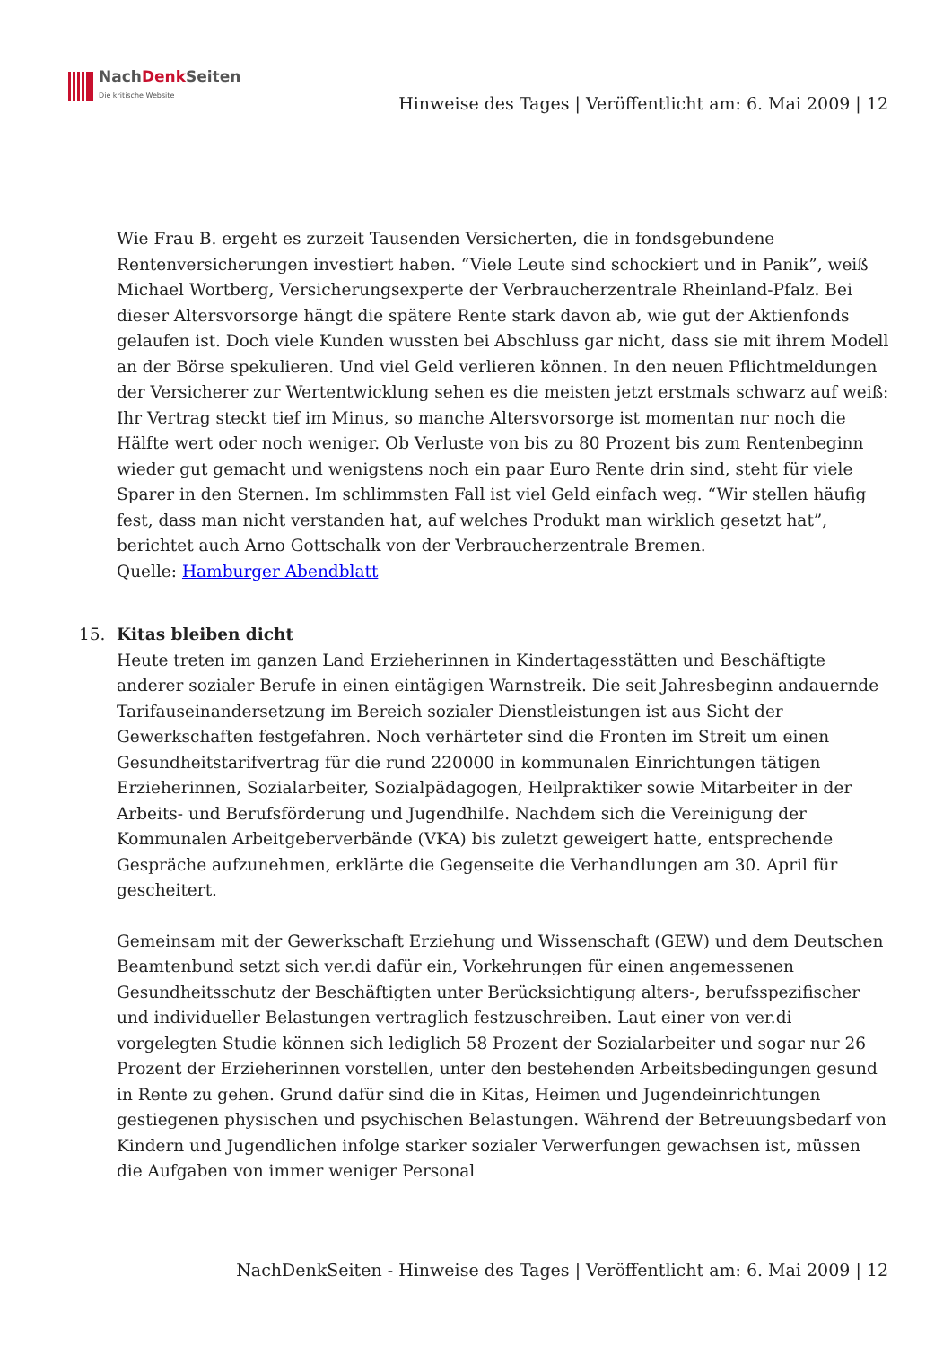NachDenk Seiten
Die kritische Website
Hinweise des Tages | Veröffentlicht am: 6. Mai 2009 | 12
Wie Frau B. ergeht es zurzeit Tausenden Versicherten, die in fondsgebundene Rentenversicherungen investiert haben. “Viele Leute sind schockiert und in Panik”, weiß Michael Wortberg, Versicherungsexperte der Verbraucherzentrale Rheinland-Pfalz. Bei dieser Altersvorsorge hängt die spätere Rente stark davon ab, wie gut der Aktienfonds gelaufen ist. Doch viele Kunden wussten bei Abschluss gar nicht, dass sie mit ihrem Modell an der Börse spekulieren. Und viel Geld verlieren können. In den neuen Pflichtmeldungen der Versicherer zur Wertentwicklung sehen es die meisten jetzt erstmals schwarz auf weiß: Ihr Vertrag steckt tief im Minus, so manche Altersvorsorge ist momentan nur noch die Hälfte wert oder noch weniger. Ob Verluste von bis zu 80 Prozent bis zum Rentenbeginn wieder gut gemacht und wenigstens noch ein paar Euro Rente drin sind, steht für viele Sparer in den Sternen. Im schlimmsten Fall ist viel Geld einfach weg. “Wir stellen häufig fest, dass man nicht verstanden hat, auf welches Produkt man wirklich gesetzt hat”, berichtet auch Arno Gottschalk von der Verbraucherzentrale Bremen.
Quelle: Hamburger Abendblatt
15. Kitas bleiben dicht
Heute treten im ganzen Land Erzieherinnen in Kindertagesstätten und Beschäftigte anderer sozialer Berufe in einen eintägigen Warnstreik. Die seit Jahresbeginn andauernde Tarifauseinandersetzung im Bereich sozialer Dienstleistungen ist aus Sicht der Gewerkschaften festgefahren. Noch verhärteter sind die Fronten im Streit um einen Gesundheitstarifvertrag für die rund 220000 in kommunalen Einrichtungen tätigen Erzieherinnen, Sozialarbeiter, Sozialpädagogen, Heilpraktiker sowie Mitarbeiter in der Arbeits- und Berufsförderung und Jugendhilfe. Nachdem sich die Vereinigung der Kommunalen Arbeitgeberverbände (VKA) bis zuletzt geweigert hatte, entsprechende Gespräche aufzunehmen, erklärte die Gegenseite die Verhandlungen am 30. April für gescheitert.
Gemeinsam mit der Gewerkschaft Erziehung und Wissenschaft (GEW) und dem Deutschen Beamtenbund setzt sich ver.di dafür ein, Vorkehrungen für einen angemessenen Gesundheitsschutz der Beschäftigten unter Berücksichtigung alters-, berufsspezifischer und individueller Belastungen vertraglich festzuschreiben. Laut einer von ver.di vorgelegten Studie können sich lediglich 58 Prozent der Sozialarbeiter und sogar nur 26 Prozent der Erzieherinnen vorstellen, unter den bestehenden Arbeitsbedingungen gesund in Rente zu gehen. Grund dafür sind die in Kitas, Heimen und Jugendeinrichtungen gestiegenen physischen und psychischen Belastungen. Während der Betreuungsbedarf von Kindern und Jugendlichen infolge starker sozialer Verwerfungen gewachsen ist, müssen die Aufgaben von immer weniger Personal
NachDenkSeiten - Hinweise des Tages | Veröffentlicht am: 6. Mai 2009 | 12